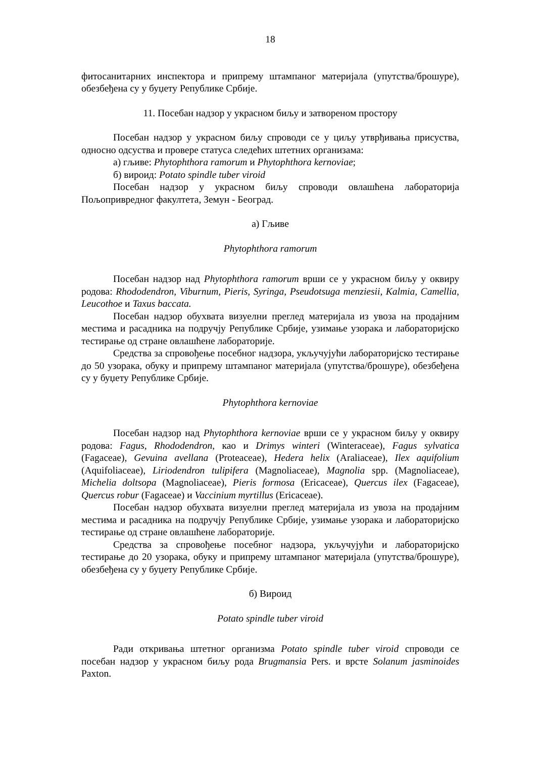18
фитосанитарних инспектора и припрему штампаног материјала (упутства/брошуре), обезбеђена су у буџету Републике Србије.
11. Посебан надзор у украсном биљу и затвореном простору
Посебан надзор у украсном биљу спроводи се у циљу утврђивања присуства, односно одсуства и провере статуса следећих штетних организама:
а) гљиве: Phytophthora ramorum и Phytophthora kernoviae;
б) вироид: Potato spindle tuber viroid
Посебан надзор у украсном биљу спроводи овлашћена лабораторија Пољопривредног факултета, Земун - Београд.
а) Гљиве
Phytophthora ramorum
Посебан надзор над Phytophthora ramorum врши се у украсном биљу у оквиру родова: Rhododendron, Viburnum, Pieris, Syringa, Pseudotsuga menziesii, Kalmia, Camellia, Leucothoe и Taxus baccata.
Посебан надзор обухвата визуелни преглед материјала из увоза на продајним местима и расадника на подручју Републике Србије, узимање узорака и лабораторијско тестирање од стране овлашћене лабораторије.
Средства за спровођење посебног надзора, укључујући лабораторијско тестирање до 50 узорака, обуку и припрему штампаног материјала (упутства/брошуре), обезбеђена су у буџету Републике Србије.
Phytophthora kernoviae
Посебан надзор над Phytophthora kernoviae врши се у украсном биљу у оквиру родова: Fagus, Rhododendron, као и Drimys winteri (Winteraceae), Fagus sylvatica (Fagaceae), Gevuina avellana (Proteaceae), Hedera helix (Araliaceae), Ilex aquifolium (Aquifoliaceae), Liriodendron tulipifera (Magnoliaceae), Magnolia spp. (Magnoliaceae), Michelia doltsopa (Magnoliaceae), Pieris formosa (Ericaceae), Quercus ilex (Fagaceae), Quercus robur (Fagaceae) и Vaccinium myrtillus (Ericaceae).
Посебан надзор обухвата визуелни преглед материјала из увоза на продајним местима и расадника на подручју Републике Србије, узимање узорака и лабораторијско тестирање од стране овлашћене лабораторије.
Средства за спровођење посебног надзора, укључујући и лабораторијско тестирање до 20 узорака, обуку и припрему штампаног материјала (упутства/брошуре), обезбеђена су у буџету Републике Србије.
б) Вироид
Potato spindle tuber viroid
Ради откривања штетног организма Potato spindle tuber viroid спроводи се посебан надзор у украсном биљу рода Brugmansia Pers. и врсте Solanum jasminoides Paxton.